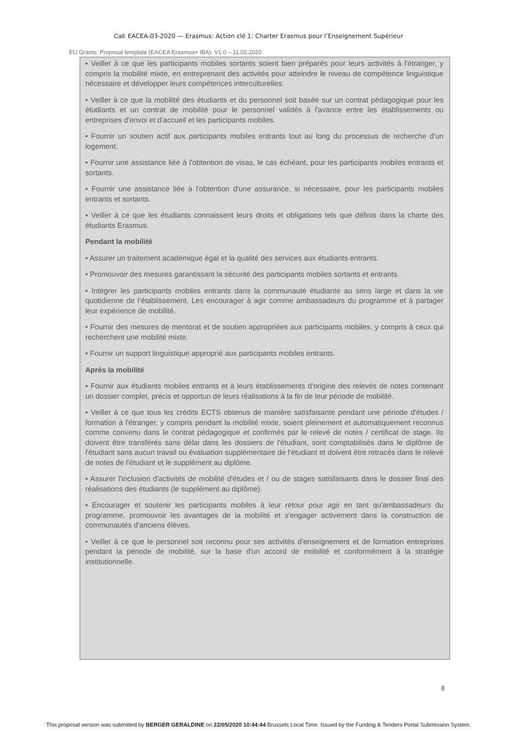Call: EACEA-03-2020 — Erasmus: Action clé 1: Charter Erasmus pour l’Enseignement Supérieur
EU Grants: Proposal template (EACEA Erasmus+ IBA): V1.0 – 11.02.2020
• Veiller à ce que les participants mobiles sortants soient bien préparés pour leurs activités à l'étranger, y compris la mobilité mixte, en entreprenant des activités pour atteindre le niveau de compétence linguistique nécessaire et développer leurs compétences interculturelles.
• Veiller à ce que la mobilité des étudiants et du personnel soit basée sur un contrat pédagogique pour les étudiants et un contrat de mobilité pour le personnel validés à l'avance entre les établissements ou entreprises d'envoi et d'accueil et les participants mobiles.
• Fournir un soutien actif aux participants mobiles entrants tout au long du processus de recherche d'un logement.
• Fournir une assistance liée à l'obtention de visas, le cas échéant, pour les participants mobiles entrants et sortants.
• Fournir une assistance liée à l'obtention d'une assurance, si nécessaire, pour les participants mobiles entrants et sortants.
• Veiller à ce que les étudiants connaissent leurs droits et obligations tels que définis dans la charte des étudiants Erasmus.
Pendant la mobilité
• Assurer un traitement académique égal et la qualité des services aux étudiants entrants.
• Promouvoir des mesures garantissant la sécurité des participants mobiles sortants et entrants.
• Intégrer les participants mobiles entrants dans la communauté étudiante au sens large et dans la vie quotidienne de l’établissement. Les encourager à agir comme ambassadeurs du programme et à partager leur expérience de mobilité.
• Fournir des mesures de mentorat et de soutien appropriées aux participants mobiles, y compris à ceux qui recherchent une mobilité mixte.
• Fournir un support linguistique approprié aux participants mobiles entrants.
Après la mobilité
• Fournir aux étudiants mobiles entrants et à leurs établissements d'origine des relevés de notes contenant un dossier complet, précis et opportun de leurs réalisations à la fin de leur période de mobilité.
• Veiller à ce que tous les crédits ECTS obtenus de manière satisfaisante pendant une période d'études / formation à l'étranger, y compris pendant la mobilité mixte, soient pleinement et automatiquement reconnus comme convenu dans le contrat pédagogique et confirmés par le relevé de notes / certificat de stage. Ils doivent être transférés sans délai dans les dossiers de l'étudiant, sont comptabilisés dans le diplôme de l'étudiant sans aucun travail ou évaluation supplémentaire de l'étudiant et doivent être retracés dans le relevé de notes de l'étudiant et le supplément au diplôme.
• Assurer l'inclusion d'activités de mobilité d'études et / ou de stages satisfaisants dans le dossier final des réalisations des étudiants (le supplément au diplôme).
• Encourager et soutenir les participants mobiles à leur retour pour agir en tant qu'ambassadeurs du programme, promouvoir les avantages de la mobilité et s'engager activement dans la construction de communautés d'anciens élèves.
• Veiller à ce que le personnel soit reconnu pour ses activités d'enseignement et de formation entreprises pendant la période de mobilité, sur la base d'un accord de mobilité et conformément à la stratégie institutionnelle.
8
This proposal version was submitted by BERGER GERALDINE on 22/05/2020 10:44:44 Brussels Local Time. Issued by the Funding & Tenders Portal Submission System.